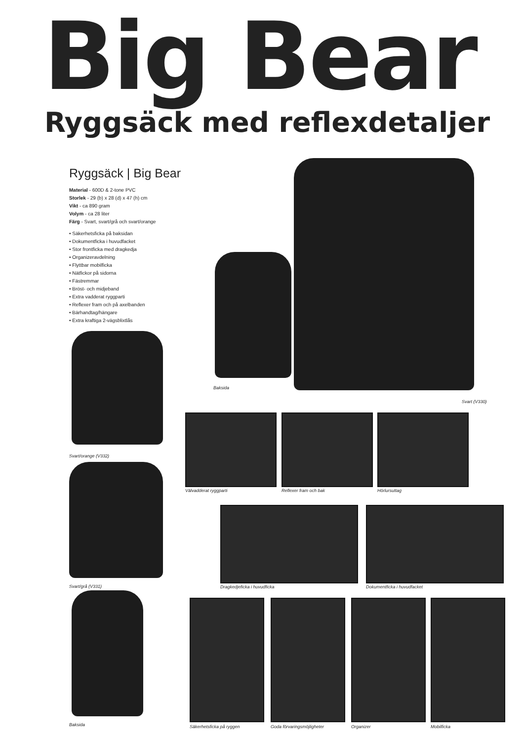Big Bear
Ryggsäck med reflexdetaljer
Ryggsäck | Big Bear
Material - 600D & 2-tone PVC
Storlek - 29 (b) x 28 (d) x 47 (h) cm
Vikt - ca 890 gram
Volym - ca 28 liter
Färg - Svart, svart/grå och svart/orange
• Säkerhetsficka på baksidan
• Dokumentficka i huvudfacket
• Stor frontficka med dragkedja
• Organizeravdelning
• Flyttbar mobilficka
• Nätfickor på sidorna
• Fästremmar
• Bröst- och midjeband
• Extra vadderat ryggparti
• Reflexer fram och på axelbanden
• Bärhandtag/hängare
• Extra kraftiga 2-vägsblixtlås
Baksida
Svart (V330)
Svart/orange (V332)
Svart/grå (V331)
Baksida
Välvadderat ryggparti Reflexer fram och bak Hörlursuttag
Dragkedjeficka i huvudficka Dokumentficka i huvudfacket
Säkerhetsficka på ryggen Goda förvaringsmöjligheter Organizer Mobilficka